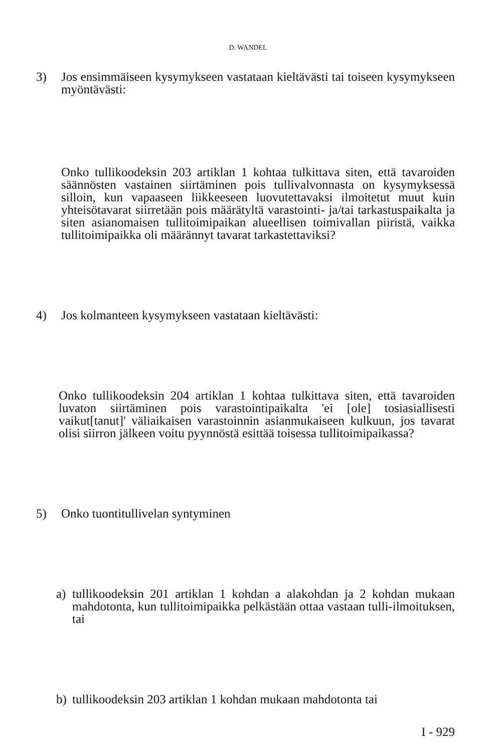D. WANDEL
3) Jos ensimmäiseen kysymykseen vastataan kieltävästi tai toiseen kysymykseen myöntävästi:
Onko tullikoodeksin 203 artiklan 1 kohtaa tulkittava siten, että tavaroiden säännösten vastainen siirtäminen pois tullivalvonnasta on kysymyksessä silloin, kun vapaaseen liikkeeseen luovutettavaksi ilmoitetut muut kuin yhteisötavarat siirretään pois määrätyltä varastointi- ja/tai tarkastuspaikalta ja siten asianomaisen tullitoimipaikan alueellisen toimivallan piiristä, vaikka tullitoimipaikka oli määrännyt tavarat tarkastettaviksi?
4) Jos kolmanteen kysymykseen vastataan kieltävästi:
Onko tullikoodeksin 204 artiklan 1 kohtaa tulkittava siten, että tavaroiden luvaton siirtäminen pois varastointipaikalta 'ei [ole] tosiasiallisesti vaikut[tanut]' väliaikaisen varastoinnin asianmukaiseen kulkuun, jos tavarat olisi siirron jälkeen voitu pyynnöstä esittää toisessa tullitoimipaikassa?
5) Onko tuontitullivelan syntyminen
a) tullikoodeksin 201 artiklan 1 kohdan a alakohdan ja 2 kohdan mukaan mahdotonta, kun tullitoimipaikka pelkästään ottaa vastaan tulli-ilmoituksen, tai
b) tullikoodeksin 203 artiklan 1 kohdan mukaan mahdotonta tai
I - 929